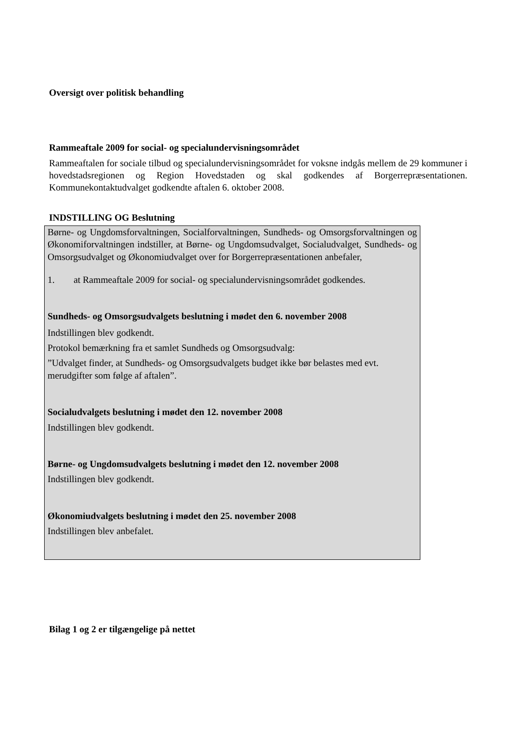Oversigt over politisk behandling
Rammeaftale 2009 for social- og specialundervisningsområdet
Rammeaftalen for sociale tilbud og specialundervisningsområdet for voksne indgås mellem de 29 kommuner i hovedstadsregionen og Region Hovedstaden og skal godkendes af Borgerrepræsentationen. Kommunekontaktudvalget godkendte aftalen 6. oktober 2008.
INDSTILLING OG Beslutning
Børne- og Ungdomsforvaltningen, Socialforvaltningen, Sundheds- og Omsorgsforvaltningen og Økonomiforvaltningen indstiller, at Børne- og Ungdomsudvalget, Socialudvalget, Sundheds- og Omsorgsudvalget og Økonomiudvalget over for Borgerrepræsentationen anbefaler,
1. at Rammeaftale 2009 for social- og specialundervisningsområdet godkendes.
Sundheds- og Omsorgsudvalgets beslutning i mødet den 6. november 2008
Indstillingen blev godkendt.
Protokol bemærkning fra et samlet Sundheds og Omsorgsudvalg:
”Udvalget finder, at Sundheds- og Omsorgsudvalgets budget ikke bør belastes med evt. merudgifter som følge af aftalen”.
Socialudvalgets beslutning i mødet den 12. november 2008
Indstillingen blev godkendt.
Børne- og Ungdomsudvalgets beslutning i mødet den 12. november 2008
Indstillingen blev godkendt.
Økonomiudvalgets beslutning i mødet den 25. november 2008
Indstillingen blev anbefalet.
Bilag 1 og 2 er tilgængelige på nettet